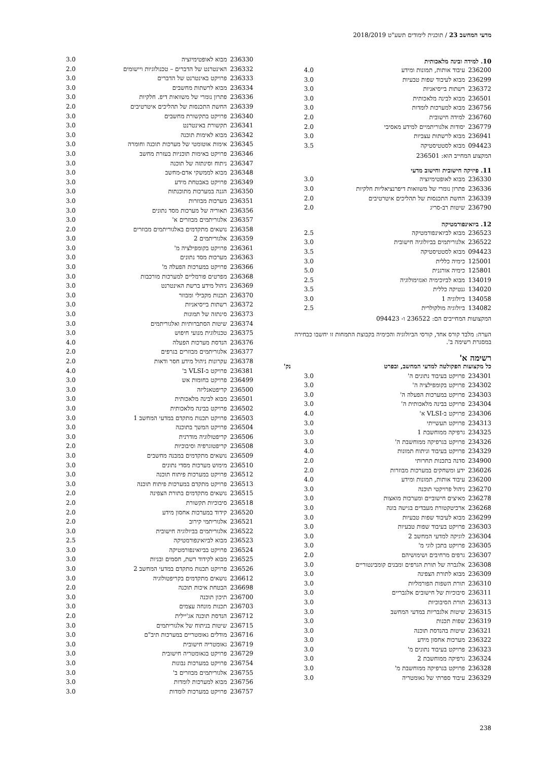מדעי המחשב 23 / תוכנית לימודים תשע"ט 2018/2019
10. למידה ובינה מלאכותית
| 236200 | עיבוד אותות, תמונות ומידע | 4.0 |
| 236299 | מבוא לעיבוד שפות טבעיות | 3.0 |
| 236372 | רשתות בייסיאניות | 3.0 |
| 236501 | מבוא לבינה מלאכותית | 3.0 |
| 236756 | מבוא למערכות לומדות | 3.0 |
| 236760 | למידה חישובית | 2.0 |
| 236779 | יסודות אלגוריתמיים למידע מאסיבי | 2.0 |
| 236941 | מבוא לרשתות עצביות | 3.0 |
| 094423 | מבוא לסטטיסטיקה | 3.5 |
המקצוע המחייב הוא: 236501
11. פיזיקה חישובית וחישוב מדעי
| 236330 | מבוא לאופטימיזציה | 3.0 |
| 236336 | פתרון נומרי של משוואות דיפרנציאליות חלקיות | 3.0 |
| 236339 | החשת התכנסות של תהליכים איטרטיבים | 2.0 |
| 236790 | שיטות רב-סריג | 2.0 |
12. ביואינפורמטיקה
| 236523 | מבוא לביואינפורמטיקה | 2.5 |
| 236522 | אלגוריתמים בביולוגיה חישובית | 3.0 |
| 094423 | מבוא לסטטיסטיקה | 3.5 |
| 125001 | כימיה כללית | 3.0 |
| 125801 | כימיה אורגנית | 5.0 |
| 134019 | מבוא לביוכימיה ואנזימולוגיה | 2.5 |
| 134020 | גנטיקה כללית | 3.5 |
| 134058 | ביולוגיה 1 | 3.0 |
| 134082 | ביולוגיה מולקולרית | 2.5 |
המקצועות המחייבים הם: 236522 ו- 094423
הערה: מלבד קורס אחד, קורסי הביולוגיה והכימיה בקבוצת התמחות זו יחשבו כבחירה במסגרת רשימה ב'.
רשימה א'
| כל מקצועות הפקולטה למדעי המחשב, ובפרט | נק' |
| 234301 | פרויקט בעיבוד נתונים ה' | 3.0 |
| 234302 | פרויקט בקומפילציה ה' | 3.0 |
| 234303 | פרויקט במערכות הפעלה ה' | 3.0 |
| 234304 | פרויקט בבינה מלאכותית ה' | 3.0 |
| 234306 | פרויקט ב-VLSI א' | 4.0 |
| 234313 | פרויקט תעשייתי | 3.0 |
| 234325 | גרפיקה ממוחשבת 1 | 3.0 |
| 234326 | פרויקט בגרפיקה ממוחשבת ה' | 3.0 |
| 234329 | פרויקט בעיבוד וניתוח תמונות | 4.0 |
| 234900 | סדנה בתכנות תחרותי | 2.0 |
| 236026 | ידע ומשחקים במערכות מבוזרות | 2.0 |
| 236200 | עיבוד אותות, תמונות ומידע | 4.0 |
| 236270 | ניהול פרויקטי תוכנה | 3.0 |
| 236278 | מאיצים חישוביים ומערכות מואצות | 3.0 |
| 236268 | ארכיטקטורת מעבדים בגישה בונה | 3.0 |
| 236299 | מבוא לעיבוד שפות טבעיות | 3.0 |
| 236303 | פרויקט בעיבוד שפות טבעיות | 3.0 |
| 236304 | לוגיקה למדעי המחשב 2 | 3.0 |
| 236305 | פרויקט בתכן לוגי מ' | 3.0 |
| 236307 | גרפים מרחיבים ושימושיהם | 2.0 |
| 236308 | אלגברה של תורת הגרפים ומבנים קומבינטוריים | 3.0 |
| 236309 | מבוא לתורת הצפינה | 3.0 |
| 236310 | תורת השפות הפורמליות | 3.0 |
| 236311 | סיבוכיות של חישובים אלגבריים | 3.0 |
| 236313 | תורת הסיבוכיות | 3.0 |
| 236315 | שיטות אלגבריות במדעי המחשב | 3.0 |
| 236319 | שפות תכנות | 3.0 |
| 236321 | שיטות בהנדסת תוכנה | 3.0 |
| 236322 | מערכות אחסון מידע | 3.0 |
| 236323 | פרויקט בעיבוד נתונים מ' | 3.0 |
| 236324 | גרפיקה ממוחשבת 2 | 3.0 |
| 236328 | פרויקט בגרפיקה ממוחשבת מ' | 3.0 |
| 236329 | עיבוד ספרתי של גאומטריה | 3.0 |
| 236330 | מבוא לאופטימיזציה | 3.0 |
| 236332 | האינטרנט של הדברים – טכנולוגיות ויישומים | 2.0 |
| 236333 | פרויקט באינטרנט של הדברים | 3.0 |
| 236334 | מבוא לרשתות מחשבים | 3.0 |
| 236336 | פתרון נומרי של משוואות דיפ. חלקיות | 3.0 |
| 236339 | החשת התכנסות של תהליכים איטרטיבים | 2.0 |
| 236340 | פרויקט בתקשורת מחשבים | 3.0 |
| 236341 | תקשורת באינטרנט | 3.0 |
| 236342 | מבוא לאימות תוכנה | 3.0 |
| 236345 | אימות אוטומטי של מערכות תוכנה וחומרה | 3.0 |
| 236346 | פרויקט באימות תוכניות בעזרת מחשב | 3.0 |
| 236347 | ניתוח וסינתזה של תוכנה | 3.0 |
| 236348 | מבוא לממשקי אדם-מחשב | 3.0 |
| 236349 | פרויקט באבטחת מידע | 3.0 |
| 236350 | הגנה במערכות מתוכנתות | 3.0 |
| 236351 | מערכות מבוזרות | 3.0 |
| 236356 | תאוריה של מערכות מסד נתונים | 3.0 |
| 236357 | אלגוריתמים מבוזרים א' | 3.0 |
| 236358 | נושאים מתקדמים באלגוריתמים מבוזרים | 2.0 |
| 236359 | אלגוריתמים 2 | 3.0 |
| 236361 | פרויקט בקומפילציה מ' | 3.0 |
| 236363 | מערכות מסד נתונים | 3.0 |
| 236366 | פרויקט במערכות הפעלה מ' | 3.0 |
| 236368 | מפרטים פורמליים למערכות מורכבות | 3.0 |
| 236369 | ניהול מידע ברשת האינטרנט | 3.0 |
| 236370 | תכנות מקבילי ומבוזר | 3.0 |
| 236372 | רשתות בייסיאניות | 3.0 |
| 236373 | סינתזה של תמונות | 3.0 |
| 236374 | שיטות הסתברותיות ואלגוריתמים | 3.0 |
| 236375 | טכנולוגית מנועי חיפוש | 3.0 |
| 236376 | הנדסת מערכות הפעלה | 4.0 |
| 236377 | אלגוריתמים מבוזרים בגרפים | 2.0 |
| 236378 | עקרונות ניהול מידע חסר ודאות | 2.0 |
| 236381 | פרויקט ב-VLSI ב' | 4.0 |
| 236499 | פרויקט בחומות אש | 3.0 |
| 236500 | קריפטאנליזה | 3.0 |
| 236501 | מבוא לבינה מלאכותית | 3.0 |
| 236502 | פרויקט בבינה מלאכותית | 3.0 |
| 236503 | פרויקט תכנות מתקדם במדעי המחשב 1 | 3.0 |
| 236504 | פרויקט המשך בתוכנה | 3.0 |
| 236506 | קריפטולוגיה מודרנית | 3.0 |
| 236508 | קריפטוגרפיה וסיבוכיות | 2.0 |
| 236509 | נושאים מתקדמים במבנה מחשבים | 3.0 |
| 236510 | מימוש מערכות מסדי נתונים | 3.0 |
| 236512 | פרויקט במערכות פיתוח תוכנה | 3.0 |
| 236513 | פרויקט מתקדם במערכות פיתוח תוכנה | 3.0 |
| 236515 | נושאים מתקדמים בתורת הצפינה | 2.0 |
| 236518 | סיבוכיות תקשורת | 2.0 |
| 236520 | קידוד במערכות אחסון מידע | 2.0 |
| 236521 | אלגוריתמי קירוב | 2.0 |
| 236522 | אלגוריתמים בביולוגיה חישובית | 3.0 |
| 236523 | מבוא לביואינפורמטיקה | 2.5 |
| 236524 | פרויקט בביואינפורמטיקה | 3.0 |
| 236525 | מבוא לקידוד רשת, חסמים ובניות | 3.0 |
| 236526 | פרויקט תכנות מתקדם במדעי המחשב 2 | 3.0 |
| 236612 | נושאים מתקדמים בקריפטולוגיה | 3.0 |
| 236698 | הבטחת איכות תוכנה | 2.0 |
| 236700 | תיכון תוכנה | 3.0 |
| 236703 | תכנות מונחה עצמים | 3.0 |
| 236712 | הנדסת תוכנה אג'יילית | 2.0 |
| 236715 | שיטות בניתוח של אלגוריתמים | 3.0 |
| 236716 | מודלים גאומטריים במערכות תיב"ם | 3.0 |
| 236719 | גאומטריה חישובית | 3.0 |
| 236729 | פרויקט בגאומטריה חישובית | 3.0 |
| 236754 | פרויקט במערכות נבונות | 3.0 |
| 236755 | אלגוריתמים מבוזרים ב' | 3.0 |
| 236756 | מבוא למערכות לומדות | 3.0 |
| 236757 | פרויקט במערכות לומדות | 3.0 |
238